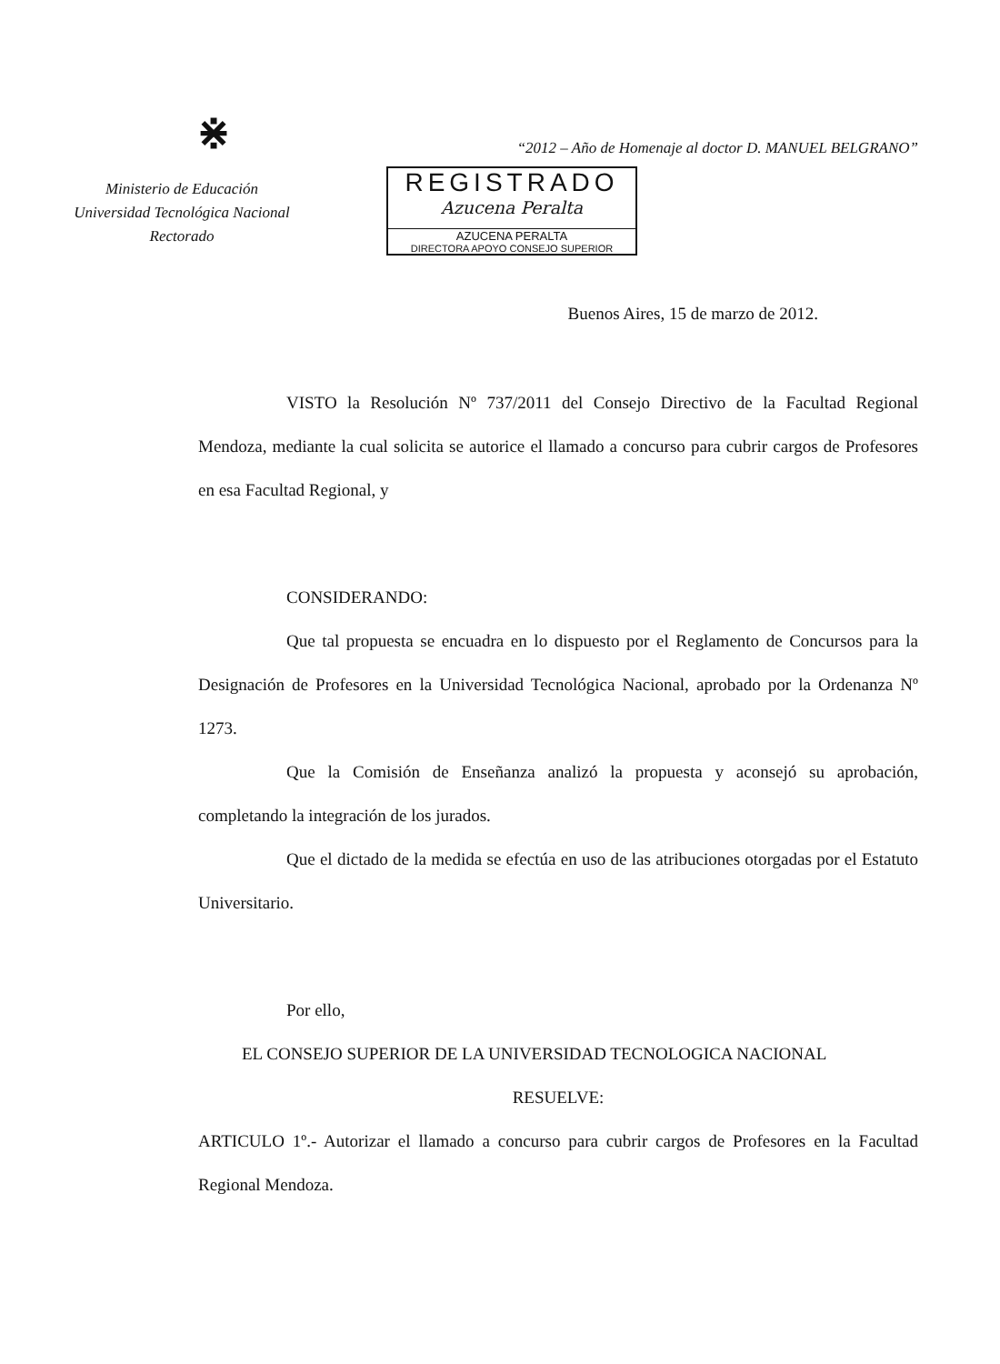⋇
Ministerio de Educación
Universidad Tecnológica Nacional
Rectorado
“2012 – Año de Homenaje al doctor D. MANUEL BELGRANO”
REGISTRADO
Azucena Peralta
AZUCENA PERALTA
DIRECTORA APOYO CONSEJO SUPERIOR
Buenos Aires, 15 de marzo de 2012.
VISTO la Resolución Nº 737/2011 del Consejo Directivo de la Facultad Regional Mendoza, mediante la cual solicita se autorice el llamado a concurso para cubrir cargos de Profesores en esa Facultad Regional, y
CONSIDERANDO:
Que tal propuesta se encuadra en lo dispuesto por el Reglamento de Concursos para la Designación de Profesores en la Universidad Tecnológica Nacional, aprobado por la Ordenanza Nº 1273.
Que la Comisión de Enseñanza analizó la propuesta y aconsejó su aprobación, completando la integración de los jurados.
Que el dictado de la medida se efectúa en uso de las atribuciones otorgadas por el Estatuto Universitario.
Por ello,
EL CONSEJO SUPERIOR DE LA UNIVERSIDAD TECNOLOGICA NACIONAL
RESUELVE:
ARTICULO 1º.- Autorizar el llamado a concurso para cubrir cargos de Profesores en la Facultad Regional Mendoza.